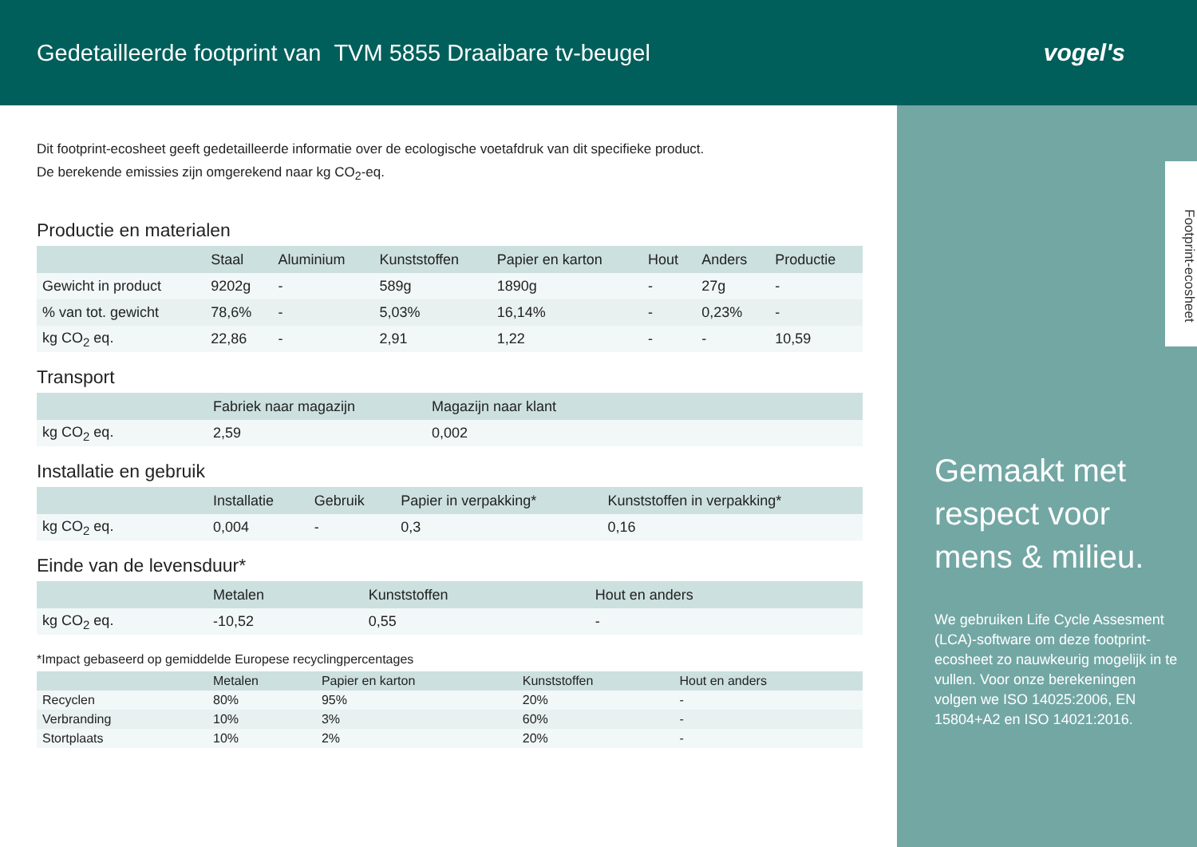Gedetailleerde footprint van TVM 5855 Draaibare tv-beugel
vogel's
Footprint-ecosheet
Gemaakt met respect voor mens & milieu.
We gebruiken Life Cycle Assesment (LCA)-software om deze footprint-ecosheet zo nauwkeurig mogelijk in te vullen. Voor onze berekeningen volgen we ISO 14025:2006, EN 15804+A2 en ISO 14021:2016.
Dit footprint-ecosheet geeft gedetailleerde informatie over de ecologische voetafdruk van dit specifieke product.
De berekende emissies zijn omgerekend naar kg CO<sub>2</sub>-eq.
Productie en materialen
| | Staal | Aluminium | Kunststoffen | Papier en karton | Hout | Anders | Productie |
| --- | --- | --- | --- | --- | --- | --- | --- |
| Gewicht in product | 9202g | - | 589g | 1890g | - | 27g | - |
| % van tot. gewicht | 78,6% | - | 5,03% | 16,14% | - | 0,23% | - |
| kg CO<sub>2</sub> eq. | 22,86 | - | 2,91 | 1,22 | - | - | 10,59 |
Transport
| | Fabriek naar magazijn | Magazijn naar klant |
| --- | --- | --- |
| kg CO<sub>2</sub> eq. | 2,59 | 0,002 |
Installatie en gebruik
| | Installatie | Gebruik | Papier in verpakking* | Kunststoffen in verpakking* |
| --- | --- | --- | --- | --- |
| kg CO<sub>2</sub> eq. | 0,004 | - | 0,3 | 0,16 |
Einde van de levensduur*
| | Metalen | Kunststoffen | Hout en anders |
| --- | --- | --- | --- |
| kg CO<sub>2</sub> eq. | -10,52 | 0,55 | - |
*Impact gebaseerd op gemiddelde Europese recyclingpercentages
| | Metalen | Papier en karton | Kunststoffen | Hout en anders |
| --- | --- | --- | --- | --- |
| Recyclen | 80% | 95% | 20% | - |
| Verbranding | 10% | 3% | 60% | - |
| Stortplaats | 10% | 2% | 20% | - |